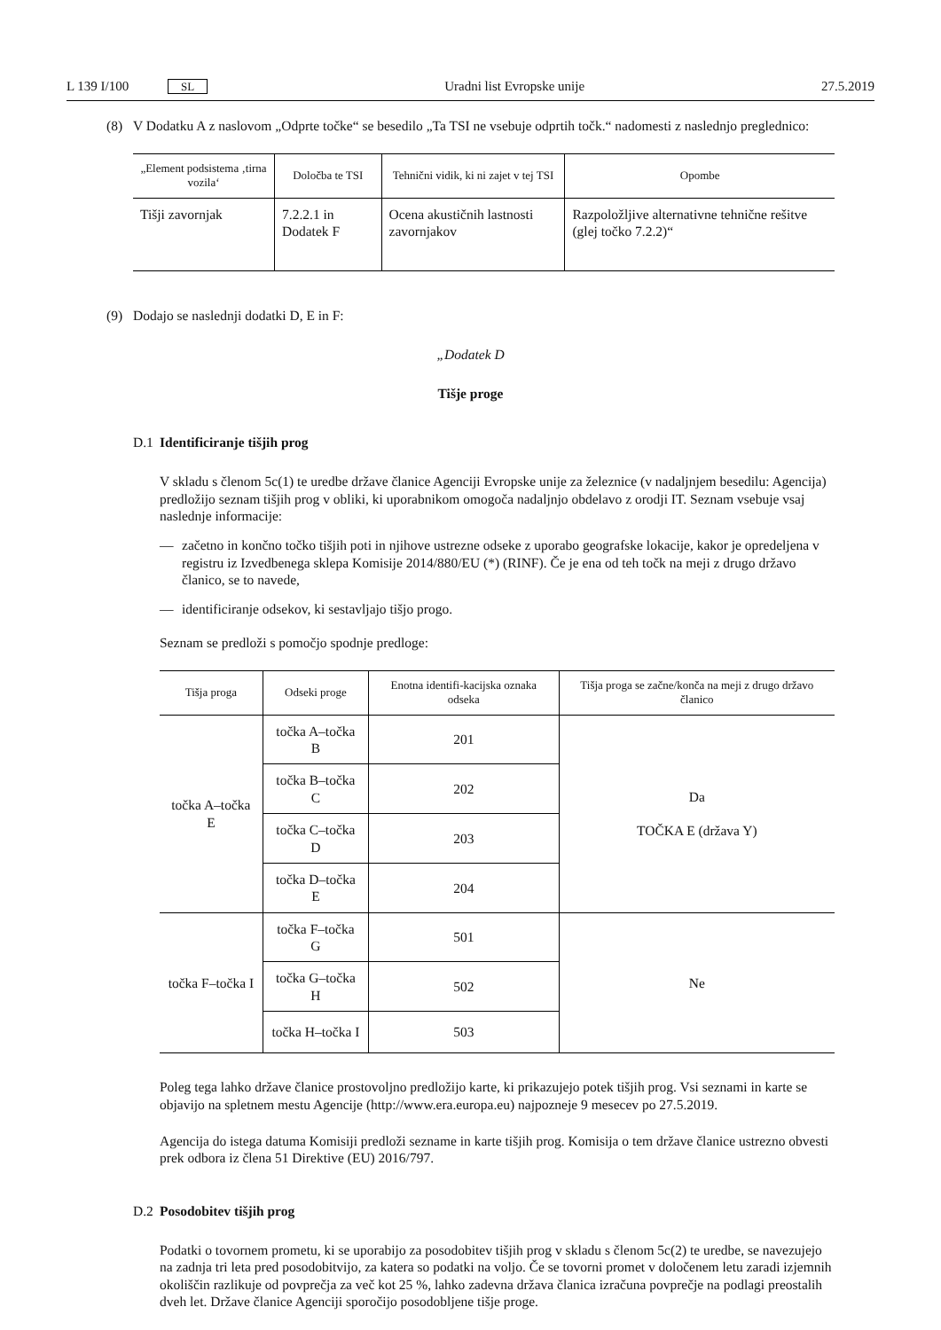L 139 I/100 SL Uradni list Evropske unije 27.5.2019
(8) V Dodatku A z naslovom „Odprte točke“ se besedilo „Ta TSI ne vsebuje odprtih točk.“ nadomesti z naslednjo preglednico:
| „Element podsistema ‚tirna vozila‘ | Določba te TSI | Tehnični vidik, ki ni zajet v tej TSI | Opombe |
| --- | --- | --- | --- |
| Tišji zavornjak | 7.2.2.1 in Dodatek F | Ocena akustičnih lastnosti zavornjakov | Razpoložljive alternativne tehnične rešitve (glej točko 7.2.2)“ |
(9) Dodajo se naslednji dodatki D, E in F:
„Dodatek D
Tišje proge
D.1 Identificiranje tišjih prog
V skladu s členom 5c(1) te uredbe države članice Agenciji Evropske unije za železnice (v nadaljnjem besedilu: Agencija) predložijo seznam tišjih prog v obliki, ki uporabnikom omogoča nadaljnjo obdelavo z orodji IT. Seznam vsebuje vsaj naslednje informacije:
— začetno in končno točko tišjih poti in njihove ustrezne odseke z uporabo geografske lokacije, kakor je opredeljena v registru iz Izvedbenega sklepa Komisije 2014/880/EU (*) (RINF). Če je ena od teh točk na meji z drugo državo članico, se to navede,
— identificiranje odsekov, ki sestavljajo tišjo progo.
Seznam se predloži s pomočjo spodnje predloge:
| Tišja proga | Odseki proge | Enotna identifi-kacijska oznaka odseka | Tišja proga se začne/konča na meji z drugo državo članico |
| --- | --- | --- | --- |
| točka A–točka E | točka A–točka B | 201 | Da TOČKA E (država Y) |
| | točka B–točka C | 202 | |
| | točka C–točka D | 203 | |
| | točka D–točka E | 204 | |
| točka F–točka I | točka F–točka G | 501 | Ne |
| | točka G–točka H | 502 | |
| | točka H–točka I | 503 | |
Poleg tega lahko države članice prostovoljno predložijo karte, ki prikazujejo potek tišjih prog. Vsi seznami in karte se objavijo na spletnem mestu Agencije (http://www.era.europa.eu) najpozneje 9 mesecev po 27.5.2019.
Agencija do istega datuma Komisiji predloži sezname in karte tišjih prog. Komisija o tem države članice ustrezno obvesti prek odbora iz člena 51 Direktive (EU) 2016/797.
D.2 Posodobitev tišjih prog
Podatki o tovornem prometu, ki se uporabijo za posodobitev tišjih prog v skladu s členom 5c(2) te uredbe, se navezujejo na zadnja tri leta pred posodobitvijo, za katera so podatki na voljo. Če se tovorni promet v določenem letu zaradi izjemnih okoliščin razlikuje od povprečja za več kot 25 %, lahko zadevna država članica izračuna povprečje na podlagi preostalih dveh let. Države članice Agenciji sporočijo posodobljene tišje proge.